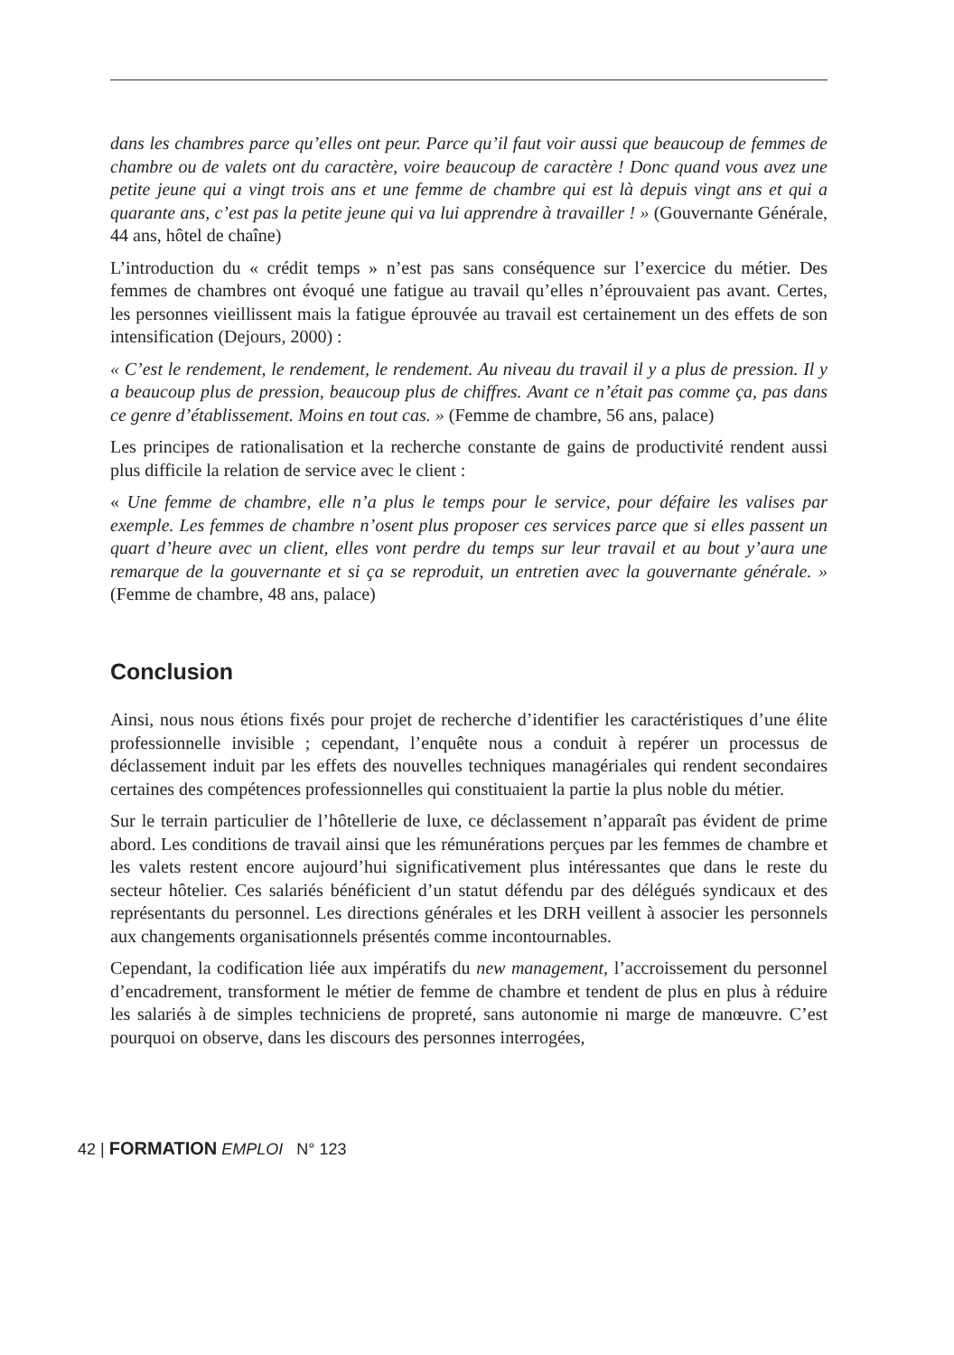dans les chambres parce qu’elles ont peur. Parce qu’il faut voir aussi que beaucoup de femmes de chambre ou de valets ont du caractère, voire beaucoup de caractère ! Donc quand vous avez une petite jeune qui a vingt trois ans et une femme de chambre qui est là depuis vingt ans et qui a quarante ans, c’est pas la petite jeune qui va lui apprendre à travailler ! » (Gouvernante Générale, 44 ans, hôtel de chaîne)
L’introduction du « crédit temps » n’est pas sans conséquence sur l’exercice du métier. Des femmes de chambres ont évoqué une fatigue au travail qu’elles n’éprouvaient pas avant. Certes, les personnes vieillissent mais la fatigue éprouvée au travail est certainement un des effets de son intensification (Dejours, 2000) :
« C’est le rendement, le rendement, le rendement. Au niveau du travail il y a plus de pression. Il y a beaucoup plus de pression, beaucoup plus de chiffres. Avant ce n’était pas comme ça, pas dans ce genre d’établissement. Moins en tout cas. » (Femme de chambre, 56 ans, palace)
Les principes de rationalisation et la recherche constante de gains de productivité rendent aussi plus difficile la relation de service avec le client :
« Une femme de chambre, elle n’a plus le temps pour le service, pour défaire les valises par exemple. Les femmes de chambre n’osent plus proposer ces services parce que si elles passent un quart d’heure avec un client, elles vont perdre du temps sur leur travail et au bout y’aura une remarque de la gouvernante et si ça se reproduit, un entretien avec la gouvernante générale. » (Femme de chambre, 48 ans, palace)
Conclusion
Ainsi, nous nous étions fixés pour projet de recherche d’identifier les caractéristiques d’une élite professionnelle invisible ; cependant, l’enquête nous a conduit à repérer un processus de déclassement induit par les effets des nouvelles techniques managériales qui rendent secondaires certaines des compétences professionnelles qui constituaient la partie la plus noble du métier.
Sur le terrain particulier de l’hôtellerie de luxe, ce déclassement n’apparaît pas évident de prime abord. Les conditions de travail ainsi que les rémunérations perçues par les femmes de chambre et les valets restent encore aujourd’hui significativement plus intéressantes que dans le reste du secteur hôtelier. Ces salariés bénéficient d’un statut défendu par des délégués syndicaux et des représentants du personnel. Les directions générales et les DRH veillent à associer les personnels aux changements organisationnels présentés comme incontournables.
Cependant, la codification liée aux impératifs du new management, l’accroissement du personnel d’encadrement, transforment le métier de femme de chambre et tendent de plus en plus à réduire les salariés à de simples techniciens de propreté, sans autonomie ni marge de manœuvre. C’est pourquoi on observe, dans les discours des personnes interrogées,
42 | FORMATION EMPLOI N° 123